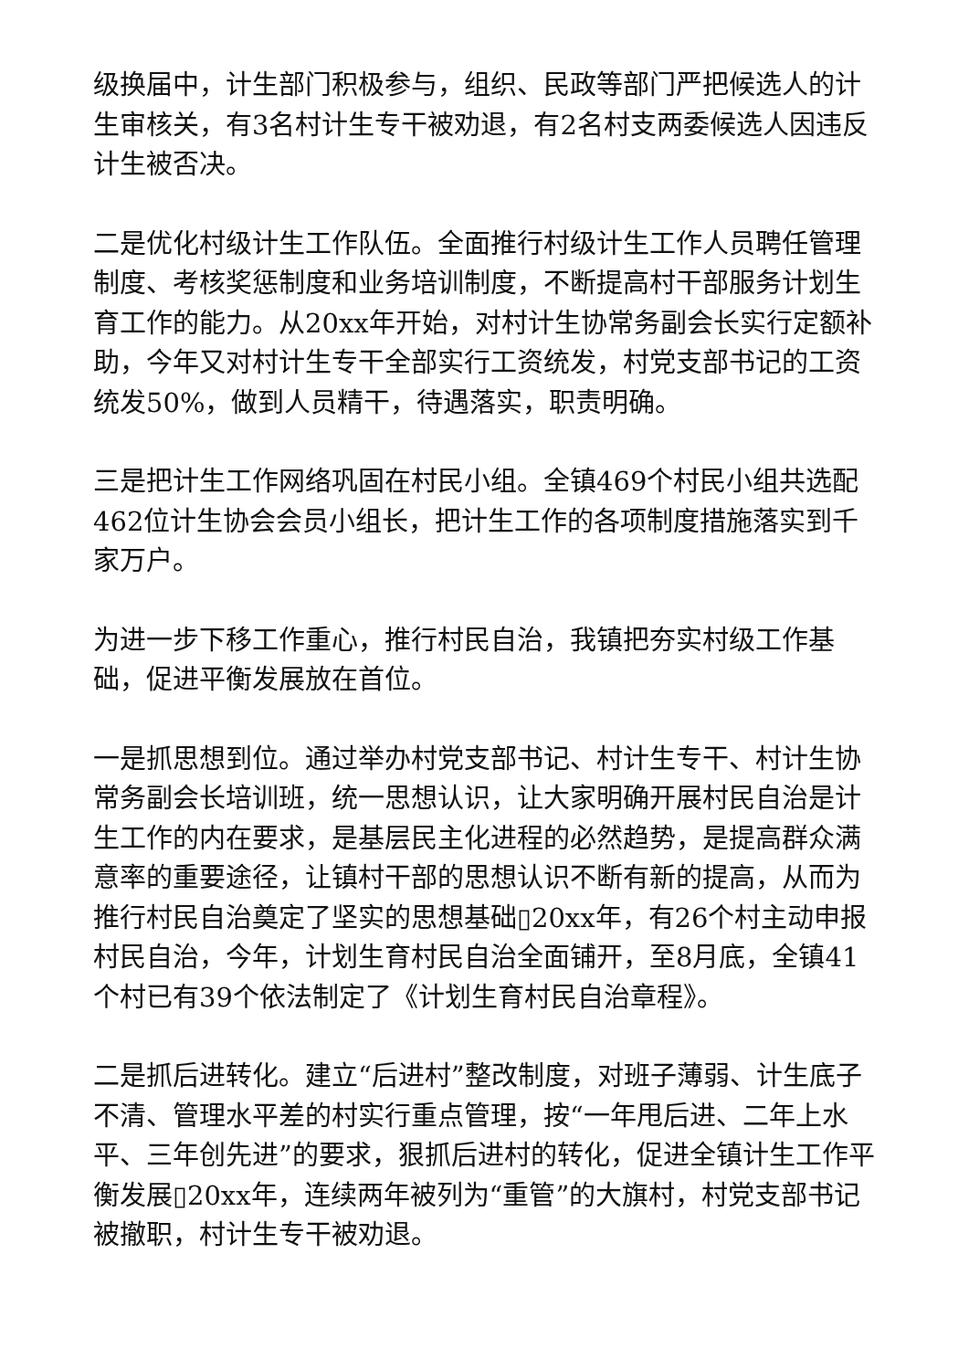级换届中，计生部门积极参与，组织、民政等部门严把候选人的计生审核关，有3名村计生专干被劝退，有2名村支两委候选人因违反计生被否决。
二是优化村级计生工作队伍。全面推行村级计生工作人员聘任管理制度、考核奖惩制度和业务培训制度，不断提高村干部服务计划生育工作的能力。从20xx年开始，对村计生协常务副会长实行定额补助，今年又对村计生专干全部实行工资统发，村党支部书记的工资统发50%，做到人员精干，待遇落实，职责明确。
三是把计生工作网络巩固在村民小组。全镇469个村民小组共选配462位计生协会会员小组长，把计生工作的各项制度措施落实到千家万户。
为进一步下移工作重心，推行村民自治，我镇把夯实村级工作基础，促进平衡发展放在首位。
一是抓思想到位。通过举办村党支部书记、村计生专干、村计生协常务副会长培训班，统一思想认识，让大家明确开展村民自治是计生工作的内在要求，是基层民主化进程的必然趋势，是提高群众满意率的重要途径，让镇村干部的思想认识不断有新的提高，从而为推行村民自治奠定了坚实的思想基础▯20xx年，有26个村主动申报村民自治，今年，计划生育村民自治全面铺开，至8月底，全镇41个村已有39个依法制定了《计划生育村民自治章程》。
二是抓后进转化。建立“后进村”整改制度，对班子薄弱、计生底子不清、管理水平差的村实行重点管理，按“一年甩后进、二年上水平、三年创先进”的要求，狠抓后进村的转化，促进全镇计生工作平衡发展▯20xx年，连续两年被列为“重管”的大旗村，村党支部书记被撤职，村计生专干被劝退。